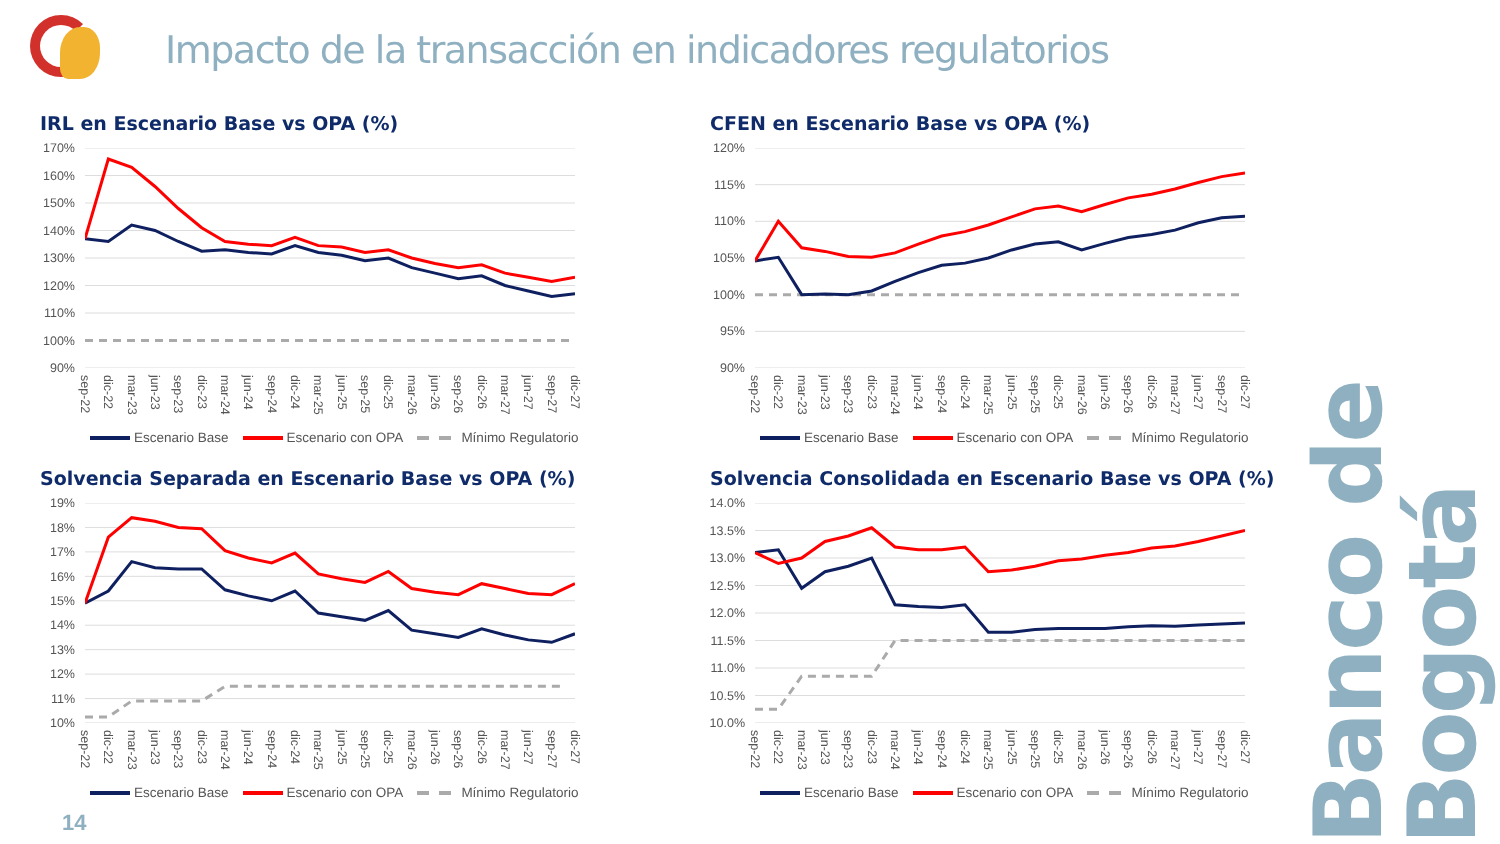Impacto de la transacción en indicadores regulatorios
Banco de Bogotá
IRL en Escenario Base vs OPA (%)
170%
160%
150%
140%
130%
120%
110%
100%
90%
sep-22
dic-22
mar-23
jun-23
sep-23
dic-23
mar-24
jun-24
sep-24
dic-24
mar-25
jun-25
sep-25
dic-25
mar-26
jun-26
sep-26
dic-26
mar-27
jun-27
sep-27
dic-27
Escenario Base Escenario con OPA Mínimo Regulatorio
CFEN en Escenario Base vs OPA (%)
120%
115%
110%
105%
100%
95%
90%
sep-22
dic-22
mar-23
jun-23
sep-23
dic-23
mar-24
jun-24
sep-24
dic-24
mar-25
jun-25
sep-25
dic-25
mar-26
jun-26
sep-26
dic-26
mar-27
jun-27
sep-27
dic-27
Escenario Base Escenario con OPA Mínimo Regulatorio
Solvencia Separada en Escenario Base vs OPA (%)
19%
18%
17%
16%
15%
14%
13%
12%
11%
10%
sep-22
dic-22
mar-23
jun-23
sep-23
dic-23
mar-24
jun-24
sep-24
dic-24
mar-25
jun-25
sep-25
dic-25
mar-26
jun-26
sep-26
dic-26
mar-27
jun-27
sep-27
dic-27
Escenario Base Escenario con OPA Mínimo Regulatorio
Solvencia Consolidada en Escenario Base vs OPA (%)
14.0%
13.5%
13.0%
12.5%
12.0%
11.5%
11.0%
10.5%
10.0%
sep-22
dic-22
mar-23
jun-23
sep-23
dic-23
mar-24
jun-24
sep-24
dic-24
mar-25
jun-25
sep-25
dic-25
mar-26
jun-26
sep-26
dic-26
mar-27
jun-27
sep-27
dic-27
Escenario Base Escenario con OPA Mínimo Regulatorio
14